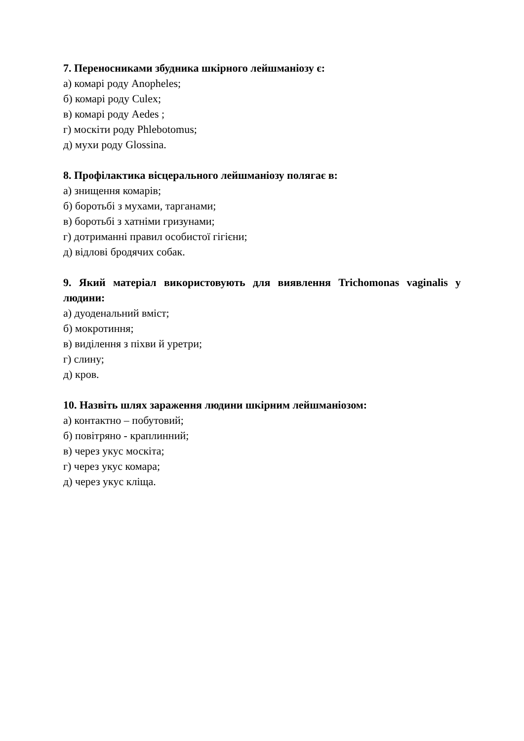7. Переносниками збудника шкірного лейшманіозу є:
а) комарі роду Anopheles;
б) комарі роду Culex;
в) комарі роду Aedes ;
г) москіти роду Phlebotomus;
д) мухи роду Glossina.
8. Профілактика вісцерального лейшманіозу полягає в:
а) знищення комарів;
б) боротьбі з мухами, тарганами;
в) боротьбі з хатніми гризунами;
г) дотриманні правил особистої гігієни;
д) відлові бродячих собак.
9. Який матеріал використовують для виявлення Trichomonas vaginalis у людини:
а) дуоденальний вміст;
б) мокротиння;
в) виділення з піхви й уретри;
г) слину;
д) кров.
10. Назвіть шлях зараження людини шкірним лейшманіозом:
а) контактно – побутовий;
б) повітряно - краплинний;
в) через укус москіта;
г) через укус комара;
д) через укус кліща.